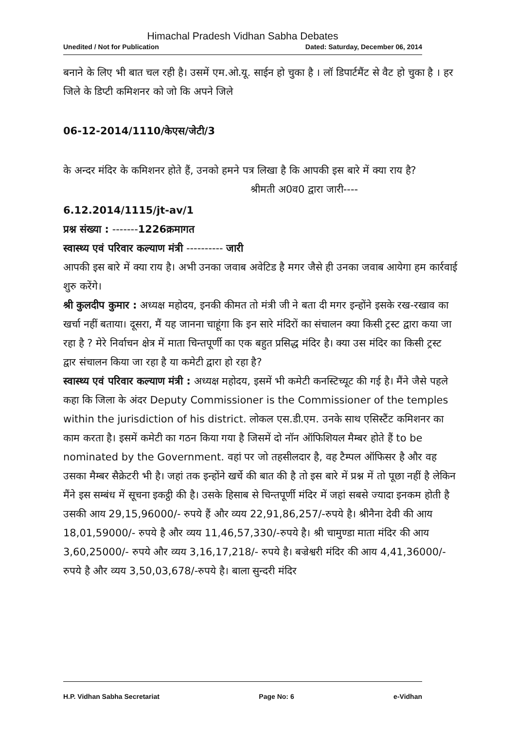Himachal Pradesh Vidhan Sabha Debates
Unedited / Not for Publication Dated: Saturday, December 06, 2014
बनाने के लिए भी बात चल रही है। उसमें एम.ओ.यू. साईन हो चुका है । लॉ डिपार्टमैंट से वैट हो चुका है । हर जिले के डिप्टी कमिशनर को जो कि अपने जिले
06-12-2014/1110/केएस/जेटी/3
के अन्दर मंदिर के कमिशनर होते हैं, उनको हमने पत्र लिखा है कि आपकी इस बारे में क्या राय है?
श्रीमती अ0व0 द्वारा जारी----
6.12.2014/1115/jt-av/1
प्रश्न संख्या : -------1226क्रमागत
स्वास्थ्य एवं परिवार कल्याण मंत्री ---------- जारी
आपकी इस बारे में क्या राय है। अभी उनका जवाब अवेटिड है मगर जैसे ही उनका जवाब आयेगा हम कार्रवाई शुरु करेंगे।
श्री कुलदीप कुमार : अध्यक्ष महोदय, इनकी कीमत तो मंत्री जी ने बता दी मगर इन्होंने इसके रख-रखाव का खर्चा नहीं बताया। दूसरा, मैं यह जानना चाहूंगा कि इन सारे मंदिरों का संचालन क्या किसी ट्रस्ट द्वारा कया जा रहा है ? मेरे निर्वाचन क्षेत्र में माता चिन्तपूर्णी का एक बहुत प्रसिद्ध मंदिर है। क्या उस मंदिर का किसी ट्रस्ट द्वार संचालन किया जा रहा है या कमेटी द्वारा हो रहा है?
स्वास्थ्य एवं परिवार कल्याण मंत्री : अध्यक्ष महोदय, इसमें भी कमेटी कनस्टिच्यूट की गई है। मैंने जैसे पहले कहा कि जिला के अंदर Deputy Commissioner is the Commissioner of the temples within the jurisdiction of his district. लोकल एस.डी.एम. उनके साथ एसिस्टैंट कमिशनर का काम करता है। इसमें कमेटी का गठन किया गया है जिसमें दो नॉन ऑफिशियल मैम्बर होते हैं to be nominated by the Government. वहां पर जो तहसीलदार है, वह टैम्पल ऑफिसर है और वह उसका मैम्बर सैक्रेटरी भी है। जहां तक इन्होंने खर्चे की बात की है तो इस बारे में प्रश्न में तो पूछा नहीं है लेकिन मैंने इस सम्बंध में सूचना इकट्ठी की है। उसके हिसाब से चिन्तपूर्णी मंदिर में जहां सबसे ज्यादा इनकम होती है उसकी आय 29,15,96000/- रुपये हैं और व्यय 22,91,86,257/-रुपये है। श्रीनैना देवी की आय 18,01,59000/- रुपये है और व्यय 11,46,57,330/-रुपये है। श्री चामुण्डा माता मंदिर की आय 3,60,25000/- रुपये और व्यय 3,16,17,218/- रुपये है। बज्रेश्वरी मंदिर की आय 4,41,36000/- रुपये है और व्यय 3,50,03,678/-रुपये है। बाला सुन्दरी मंदिर
H.P. Vidhan Sabha Secretariat Page No: 6 e-Vidhan